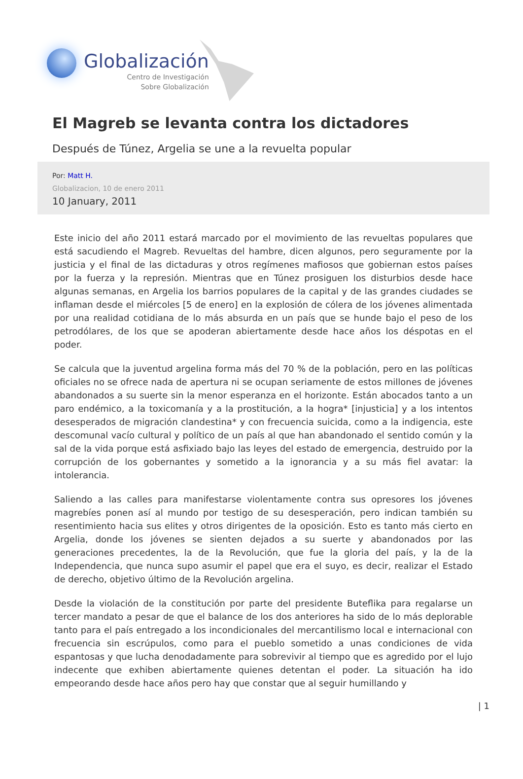Globalización
Centro de Investigación
Sobre Globalización
El Magreb se levanta contra los dictadores
Después de Túnez, Argelia se une a la revuelta popular
Por: Matt H.
Globalizacion, 10 de enero 2011
10 January, 2011
Este inicio del año 2011 estará marcado por el movimiento de las revueltas populares que está sacudiendo el Magreb. Revueltas del hambre, dicen algunos, pero seguramente por la justicia y el final de las dictaduras y otros regímenes mafiosos que gobiernan estos países por la fuerza y la represión. Mientras que en Túnez prosiguen los disturbios desde hace algunas semanas, en Argelia los barrios populares de la capital y de las grandes ciudades se inflaman desde el miércoles [5 de enero] en la explosión de cólera de los jóvenes alimentada por una realidad cotidiana de lo más absurda en un país que se hunde bajo el peso de los petrodólares, de los que se apoderan abiertamente desde hace años los déspotas en el poder.
Se calcula que la juventud argelina forma más del 70 % de la población, pero en las políticas oficiales no se ofrece nada de apertura ni se ocupan seriamente de estos millones de jóvenes abandonados a su suerte sin la menor esperanza en el horizonte. Están abocados tanto a un paro endémico, a la toxicomanía y a la prostitución, a la hogra* [injusticia] y a los intentos desesperados de migración clandestina* y con frecuencia suicida, como a la indigencia, este descomunal vacío cultural y político de un país al que han abandonado el sentido común y la sal de la vida porque está asfixiado bajo las leyes del estado de emergencia, destruido por la corrupción de los gobernantes y sometido a la ignorancia y a su más fiel avatar: la intolerancia.
Saliendo a las calles para manifestarse violentamente contra sus opresores los jóvenes magrebíes ponen así al mundo por testigo de su desesperación, pero indican también su resentimiento hacia sus elites y otros dirigentes de la oposición. Esto es tanto más cierto en Argelia, donde los jóvenes se sienten dejados a su suerte y abandonados por las generaciones precedentes, la de la Revolución, que fue la gloria del país, y la de la Independencia, que nunca supo asumir el papel que era el suyo, es decir, realizar el Estado de derecho, objetivo último de la Revolución argelina.
Desde la violación de la constitución por parte del presidente Buteflika para regalarse un tercer mandato a pesar de que el balance de los dos anteriores ha sido de lo más deplorable tanto para el país entregado a los incondicionales del mercantilismo local e internacional con frecuencia sin escrúpulos, como para el pueblo sometido a unas condiciones de vida espantosas y que lucha denodadamente para sobrevivir al tiempo que es agredido por el lujo indecente que exhiben abiertamente quienes detentan el poder. La situación ha ido empeorando desde hace años pero hay que constar que al seguir humillando y
| 1